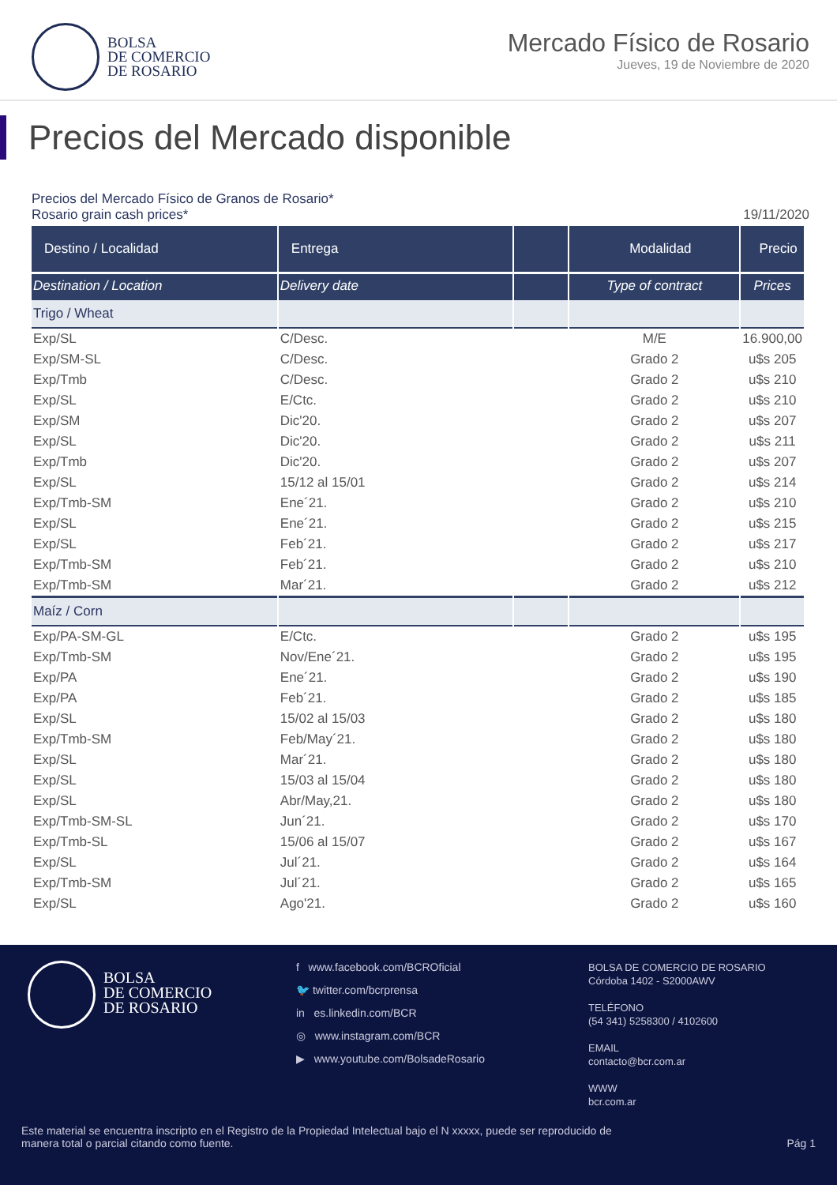BOLSA
DE COMERCIO
DE ROSARIO
Mercado Físico de Rosario
Jueves, 19 de Noviembre de 2020
Precios del Mercado disponible
Precios del Mercado Físico de Granos de Rosario*
Rosario grain cash prices* 19/11/2020
| Destino / Localidad | Entrega | | Modalidad | Precio |
| --- | --- | --- | --- | --- |
| Destination / Location | Delivery date | | Type of contract | Prices |
| Trigo / Wheat | | | | |
| Exp/SL | C/Desc. | | M/E | 16.900,00 |
| Exp/SM-SL | C/Desc. | | Grado 2 | u$s 205 |
| Exp/Tmb | C/Desc. | | Grado 2 | u$s 210 |
| Exp/SL | E/Ctc. | | Grado 2 | u$s 210 |
| Exp/SM | Dic'20. | | Grado 2 | u$s 207 |
| Exp/SL | Dic'20. | | Grado 2 | u$s 211 |
| Exp/Tmb | Dic'20. | | Grado 2 | u$s 207 |
| Exp/SL | 15/12 al 15/01 | | Grado 2 | u$s 214 |
| Exp/Tmb-SM | Ene´21. | | Grado 2 | u$s 210 |
| Exp/SL | Ene´21. | | Grado 2 | u$s 215 |
| Exp/SL | Feb´21. | | Grado 2 | u$s 217 |
| Exp/Tmb-SM | Feb´21. | | Grado 2 | u$s 210 |
| Exp/Tmb-SM | Mar´21. | | Grado 2 | u$s 212 |
| Maíz / Corn | | | | |
| Exp/PA-SM-GL | E/Ctc. | | Grado 2 | u$s 195 |
| Exp/Tmb-SM | Nov/Ene´21. | | Grado 2 | u$s 195 |
| Exp/PA | Ene´21. | | Grado 2 | u$s 190 |
| Exp/PA | Feb´21. | | Grado 2 | u$s 185 |
| Exp/SL | 15/02 al 15/03 | | Grado 2 | u$s 180 |
| Exp/Tmb-SM | Feb/May´21. | | Grado 2 | u$s 180 |
| Exp/SL | Mar´21. | | Grado 2 | u$s 180 |
| Exp/SL | 15/03 al 15/04 | | Grado 2 | u$s 180 |
| Exp/SL | Abr/May,21. | | Grado 2 | u$s 180 |
| Exp/Tmb-SM-SL | Jun´21. | | Grado 2 | u$s 170 |
| Exp/Tmb-SL | 15/06 al 15/07 | | Grado 2 | u$s 167 |
| Exp/SL | Jul´21. | | Grado 2 | u$s 164 |
| Exp/Tmb-SM | Jul´21. | | Grado 2 | u$s 165 |
| Exp/SL | Ago'21. | | Grado 2 | u$s 160 |
BOLSA
DE COMERCIO
DE ROSARIO
f www.facebook.com/BCROficial
🐦 twitter.com/bcrprensa
in es.linkedin.com/BCR
◎ www.instagram.com/BCR
▶ www.youtube.com/BolsadeRosario
BOLSA DE COMERCIO DE ROSARIO
Córdoba 1402 - S2000AWV
TELÉFONO
(54 341) 5258300 / 4102600
EMAIL
contacto@bcr.com.ar
WWW
bcr.com.ar
Este material se encuentra inscripto en el Registro de la Propiedad Intelectual bajo el N xxxxx, puede ser reproducido de
manera total o parcial citando como fuente.
Pág 1